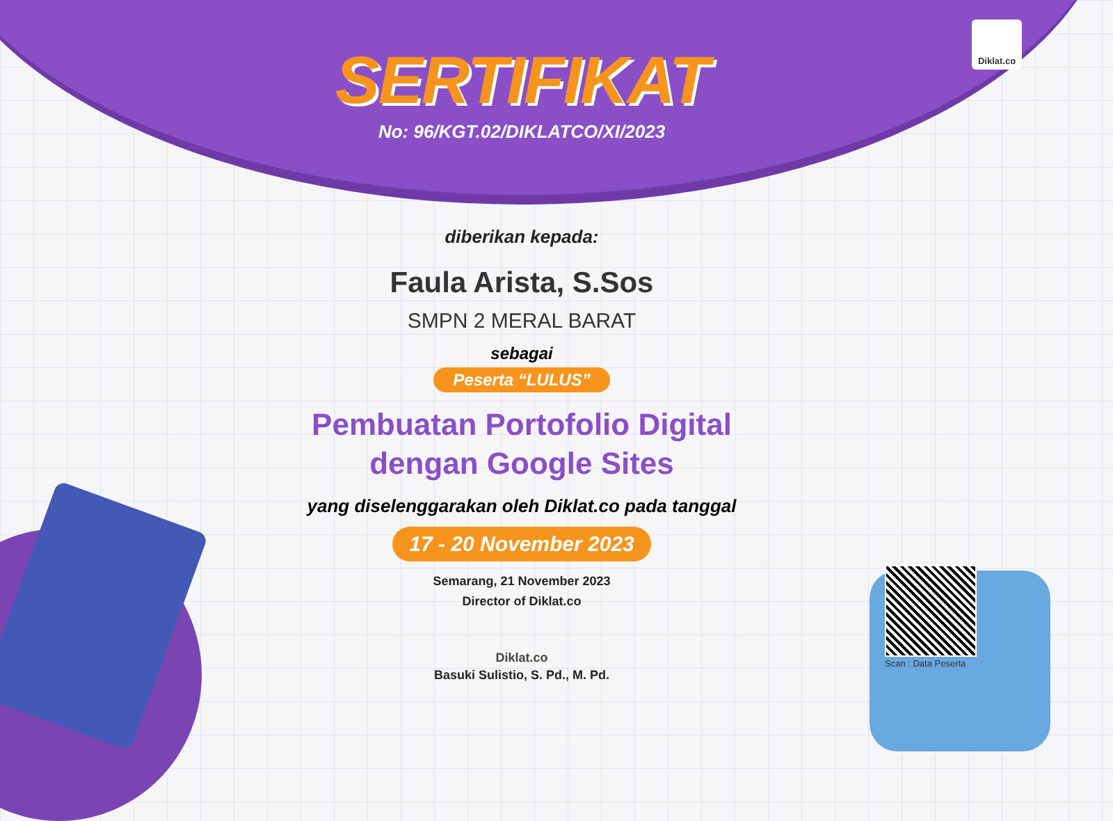Diklat.co
SERTIFIKAT
No: 96/KGT.02/DIKLATCO/XI/2023
diberikan kepada:
Faula Arista, S.Sos
SMPN 2 MERAL BARAT
sebagai
Peserta “LULUS”
Pembuatan Portofolio Digital
dengan Google Sites
yang diselenggarakan oleh Diklat.co pada tanggal
17 - 20 November 2023
Semarang, 21 November 2023
Director of Diklat.co
Diklat.co
Basuki Sulistio, S. Pd., M. Pd.
Scan : Data Peserta